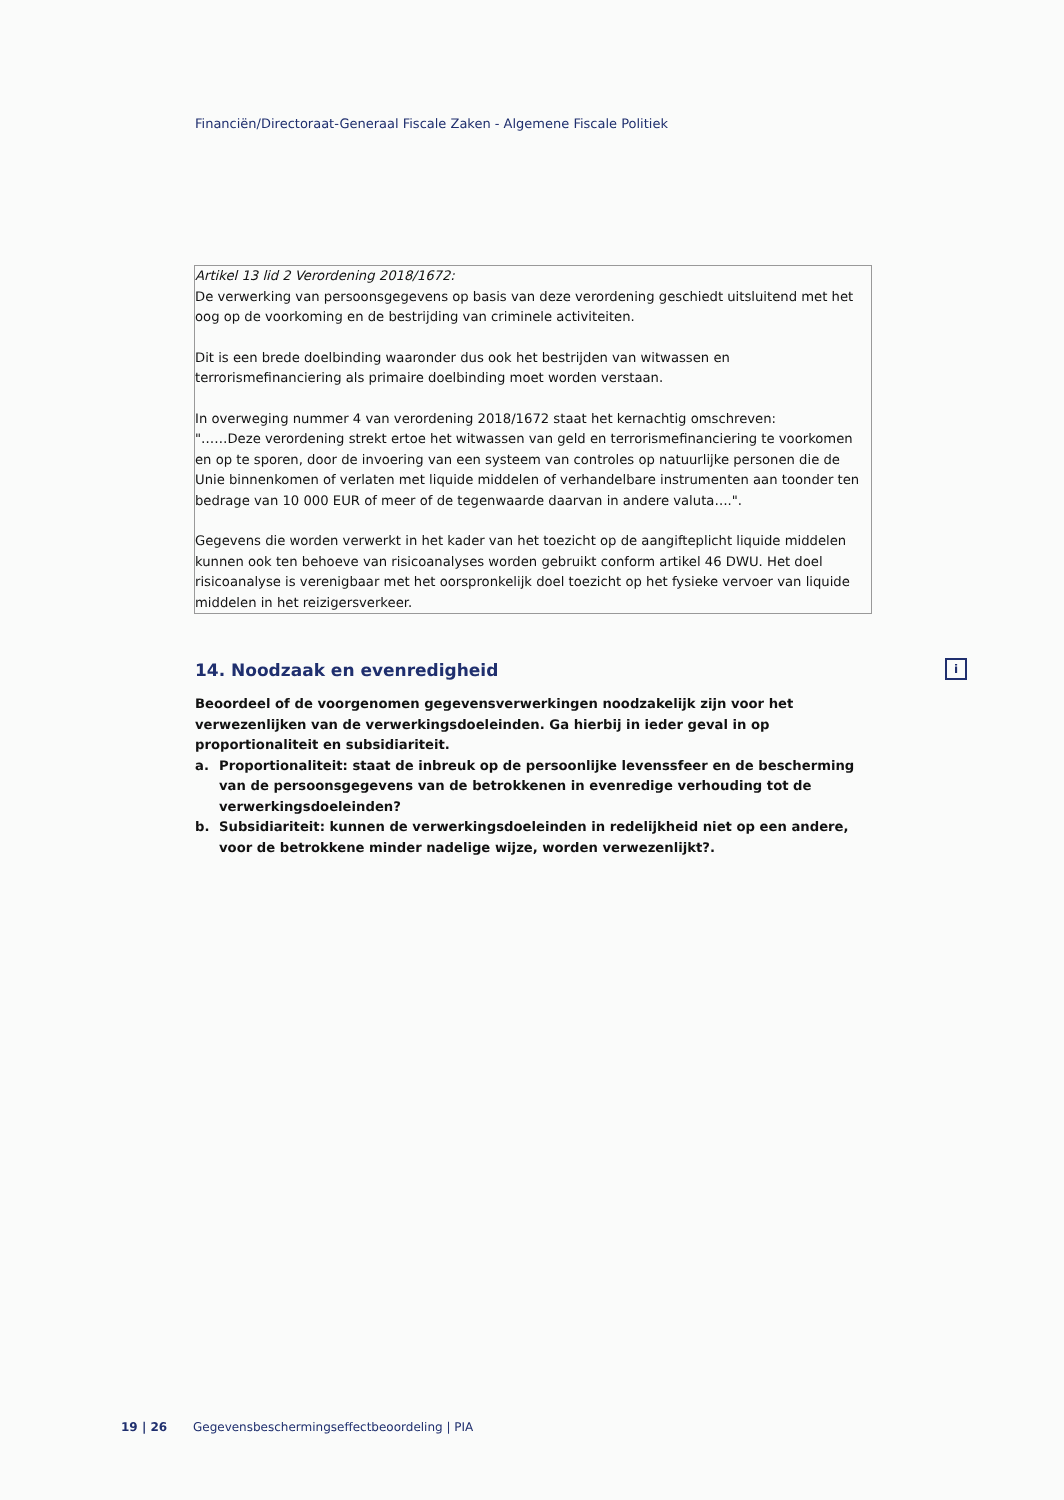Financiën/Directoraat-Generaal Fiscale Zaken - Algemene Fiscale Politiek
Artikel 13 lid 2 Verordening 2018/1672:
De verwerking van persoonsgegevens op basis van deze verordening geschiedt uitsluitend met het oog op de voorkoming en de bestrijding van criminele activiteiten.
Dit is een brede doelbinding waaronder dus ook het bestrijden van witwassen en terrorismefinanciering als primaire doelbinding moet worden verstaan.
In overweging nummer 4 van verordening 2018/1672 staat het kernachtig omschreven:
"……Deze verordening strekt ertoe het witwassen van geld en terrorismefinanciering te voorkomen en op te sporen, door de invoering van een systeem van controles op natuurlijke personen die de Unie binnenkomen of verlaten met liquide middelen of verhandelbare instrumenten aan toonder ten bedrage van 10 000 EUR of meer of de tegenwaarde daarvan in andere valuta….".
Gegevens die worden verwerkt in het kader van het toezicht op de aangifteplicht liquide middelen kunnen ook ten behoeve van risicoanalyses worden gebruikt conform artikel 46 DWU. Het doel risicoanalyse is verenigbaar met het oorspronkelijk doel toezicht op het fysieke vervoer van liquide middelen in het reizigersverkeer.
i
14. Noodzaak en evenredigheid
Beoordeel of de voorgenomen gegevensverwerkingen noodzakelijk zijn voor het verwezenlijken van de verwerkingsdoeleinden. Ga hierbij in ieder geval in op proportionaliteit en subsidiariteit.
a. Proportionaliteit: staat de inbreuk op de persoonlijke levenssfeer en de bescherming van de persoonsgegevens van de betrokkenen in evenredige verhouding tot de verwerkingsdoeleinden?
b. Subsidiariteit: kunnen de verwerkingsdoeleinden in redelijkheid niet op een andere, voor de betrokkene minder nadelige wijze, worden verwezenlijkt?.
19 | 26 Gegevensbeschermingseffectbeoordeling | PIA